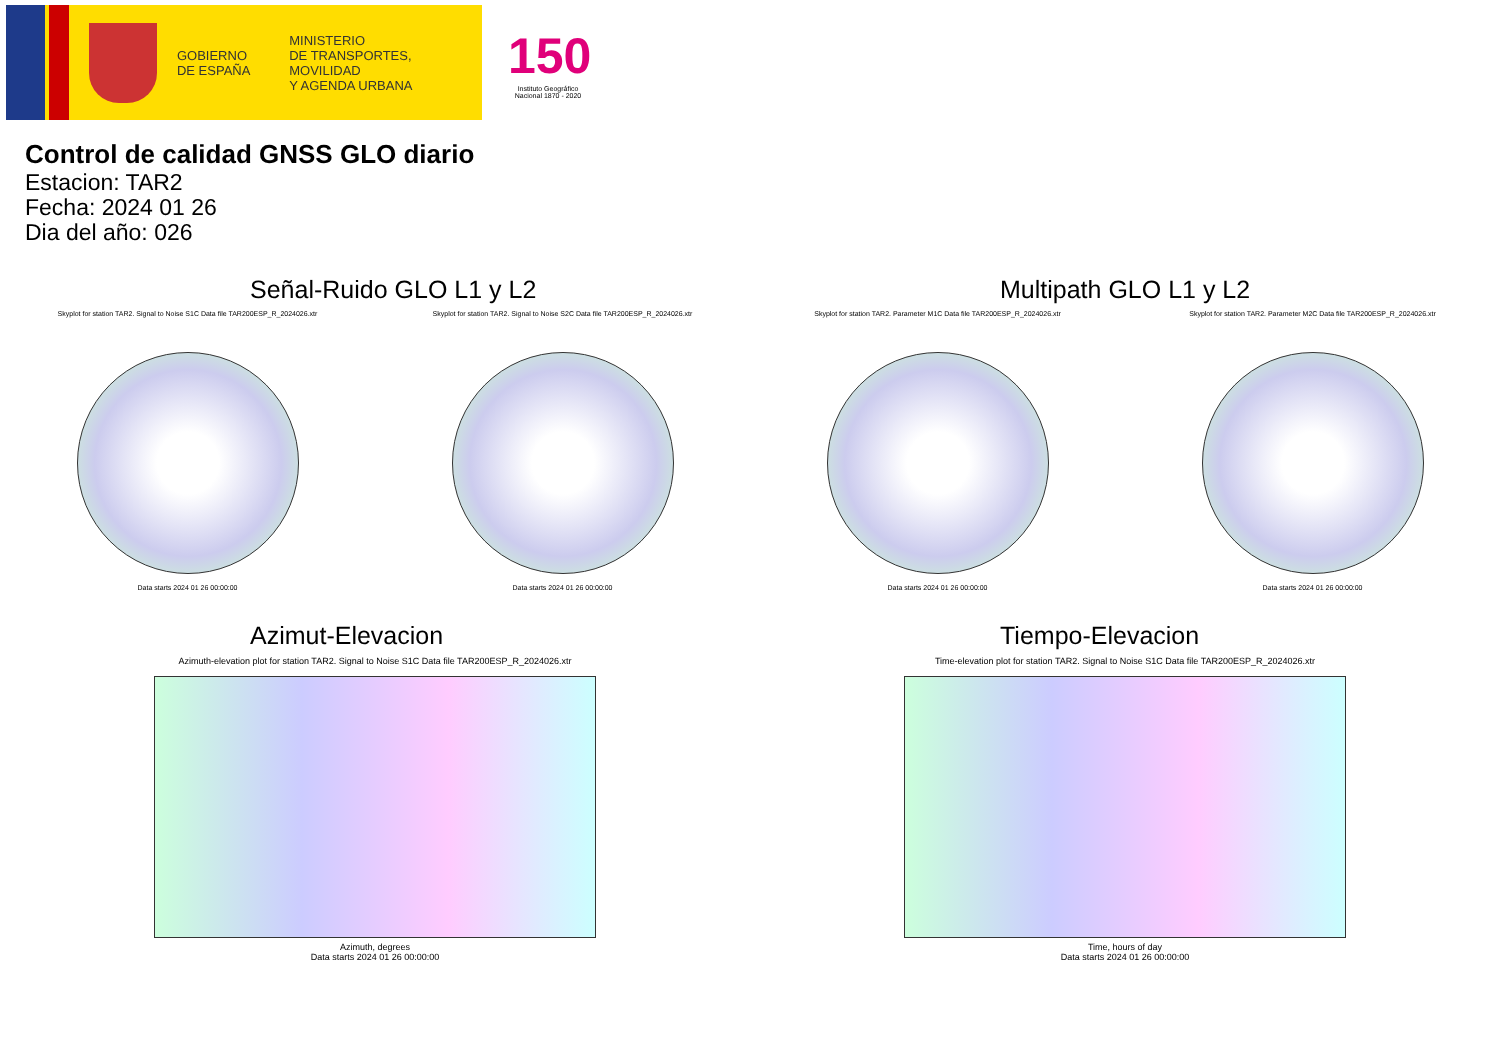GOBIERNO
DE ESPAÑA
MINISTERIO
DE TRANSPORTES, MOVILIDAD
Y AGENDA URBANA
150
Instituto Geográfico Nacional 1870 - 2020
Control de calidad GNSS GLO diario
Estacion: TAR2
Fecha: 2024 01 26
Dia del año: 026
Señal-Ruido GLO L1 y L2
Skyplot for station TAR2. Signal to Noise S1C Data file TAR200ESP_R_2024026.xtr
Data starts 2024 01 26 00:00:00
Skyplot for station TAR2. Signal to Noise S2C Data file TAR200ESP_R_2024026.xtr
Data starts 2024 01 26 00:00:00
Multipath GLO L1 y L2
Skyplot for station TAR2. Parameter M1C Data file TAR200ESP_R_2024026.xtr
Data starts 2024 01 26 00:00:00
Skyplot for station TAR2. Parameter M2C Data file TAR200ESP_R_2024026.xtr
Data starts 2024 01 26 00:00:00
Azimut-Elevacion
Azimuth-elevation plot for station TAR2. Signal to Noise S1C Data file TAR200ESP_R_2024026.xtr
Azimuth, degrees
Data starts 2024 01 26 00:00:00
Tiempo-Elevacion
Time-elevation plot for station TAR2. Signal to Noise S1C Data file TAR200ESP_R_2024026.xtr
Time, hours of day
Data starts 2024 01 26 00:00:00